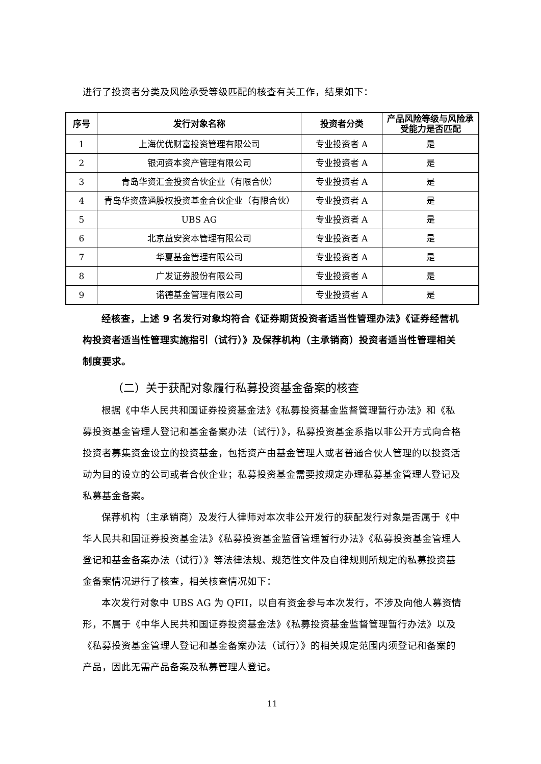进行了投资者分类及风险承受等级匹配的核查有关工作，结果如下：
| 序号 | 发行对象名称 | 投资者分类 | 产品风险等级与风险承受能力是否匹配 |
| --- | --- | --- | --- |
| 1 | 上海优优财富投资管理有限公司 | 专业投资者 A | 是 |
| 2 | 银河资本资产管理有限公司 | 专业投资者 A | 是 |
| 3 | 青岛华资汇金投资合伙企业（有限合伙） | 专业投资者 A | 是 |
| 4 | 青岛华资盛通股权投资基金合伙企业（有限合伙） | 专业投资者 A | 是 |
| 5 | UBS AG | 专业投资者 A | 是 |
| 6 | 北京益安资本管理有限公司 | 专业投资者 A | 是 |
| 7 | 华夏基金管理有限公司 | 专业投资者 A | 是 |
| 8 | 广发证券股份有限公司 | 专业投资者 A | 是 |
| 9 | 诺德基金管理有限公司 | 专业投资者 A | 是 |
经核查，上述 9 名发行对象均符合《证券期货投资者适当性管理办法》《证券经营机构投资者适当性管理实施指引（试行）》及保荐机构（主承销商）投资者适当性管理相关制度要求。
（二）关于获配对象履行私募投资基金备案的核查
根据《中华人民共和国证券投资基金法》《私募投资基金监督管理暂行办法》和《私募投资基金管理人登记和基金备案办法（试行）》，私募投资基金系指以非公开方式向合格投资者募集资金设立的投资基金，包括资产由基金管理人或者普通合伙人管理的以投资活动为目的设立的公司或者合伙企业；私募投资基金需要按规定办理私募基金管理人登记及私募基金备案。
保荐机构（主承销商）及发行人律师对本次非公开发行的获配发行对象是否属于《中华人民共和国证券投资基金法》《私募投资基金监督管理暂行办法》《私募投资基金管理人登记和基金备案办法（试行）》等法律法规、规范性文件及自律规则所规定的私募投资基金备案情况进行了核查，相关核查情况如下：
本次发行对象中 UBS AG 为 QFII，以自有资金参与本次发行，不涉及向他人募资情形，不属于《中华人民共和国证券投资基金法》《私募投资基金监督管理暂行办法》以及《私募投资基金管理人登记和基金备案办法（试行）》的相关规定范围内须登记和备案的产品，因此无需产品备案及私募管理人登记。
11